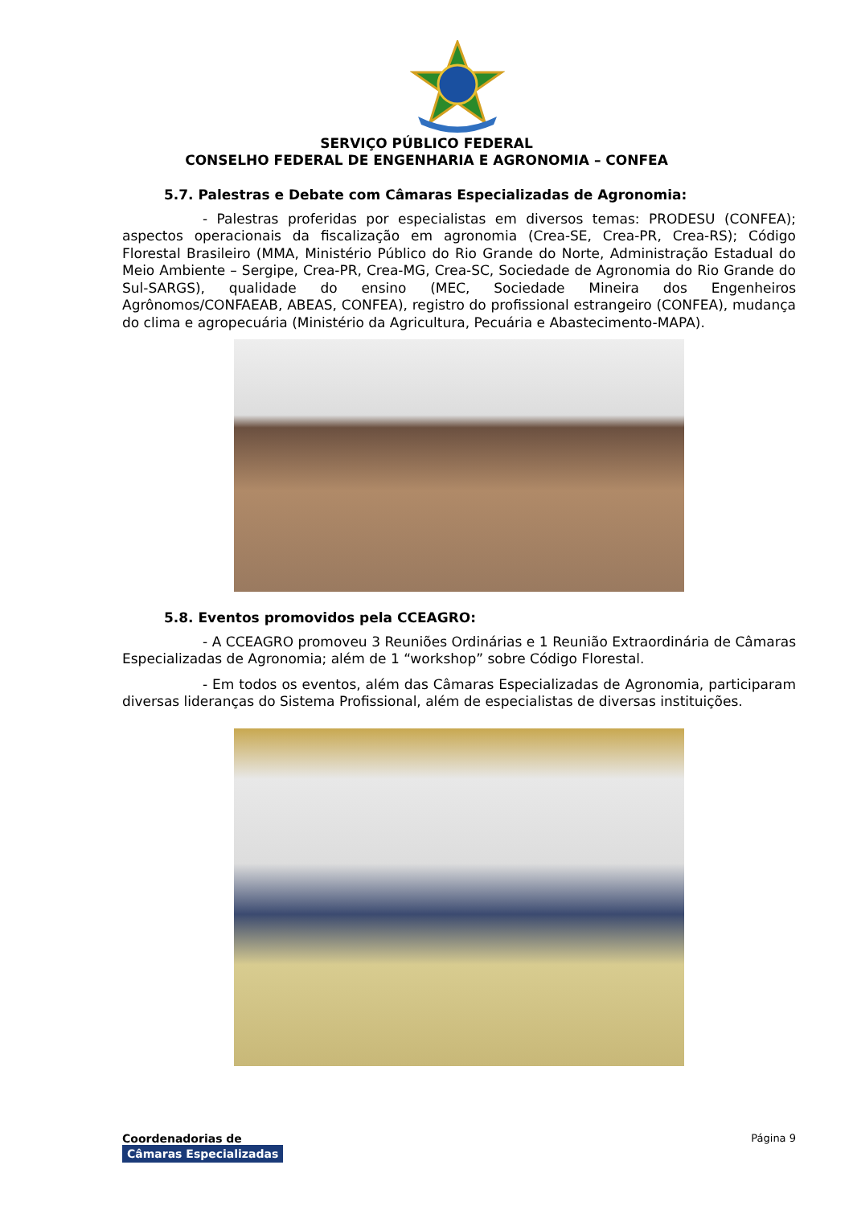SERVIÇO PÚBLICO FEDERAL
CONSELHO FEDERAL DE ENGENHARIA E AGRONOMIA – CONFEA
5.7. Palestras e Debate com Câmaras Especializadas de Agronomia:
- Palestras proferidas por especialistas em diversos temas: PRODESU (CONFEA); aspectos operacionais da fiscalização em agronomia (Crea-SE, Crea-PR, Crea-RS); Código Florestal Brasileiro (MMA, Ministério Público do Rio Grande do Norte, Administração Estadual do Meio Ambiente – Sergipe, Crea-PR, Crea-MG, Crea-SC, Sociedade de Agronomia do Rio Grande do Sul-SARGS), qualidade do ensino (MEC, Sociedade Mineira dos Engenheiros Agrônomos/CONFAEAB, ABEAS, CONFEA), registro do profissional estrangeiro (CONFEA), mudança do clima e agropecuária (Ministério da Agricultura, Pecuária e Abastecimento-MAPA).
5.8. Eventos promovidos pela CCEAGRO:
- A CCEAGRO promoveu 3 Reuniões Ordinárias e 1 Reunião Extraordinária de Câmaras Especializadas de Agronomia; além de 1 “workshop” sobre Código Florestal.
- Em todos os eventos, além das Câmaras Especializadas de Agronomia, participaram diversas lideranças do Sistema Profissional, além de especialistas de diversas instituições.
Coordenadorias de
Câmaras Especializadas
Página 9